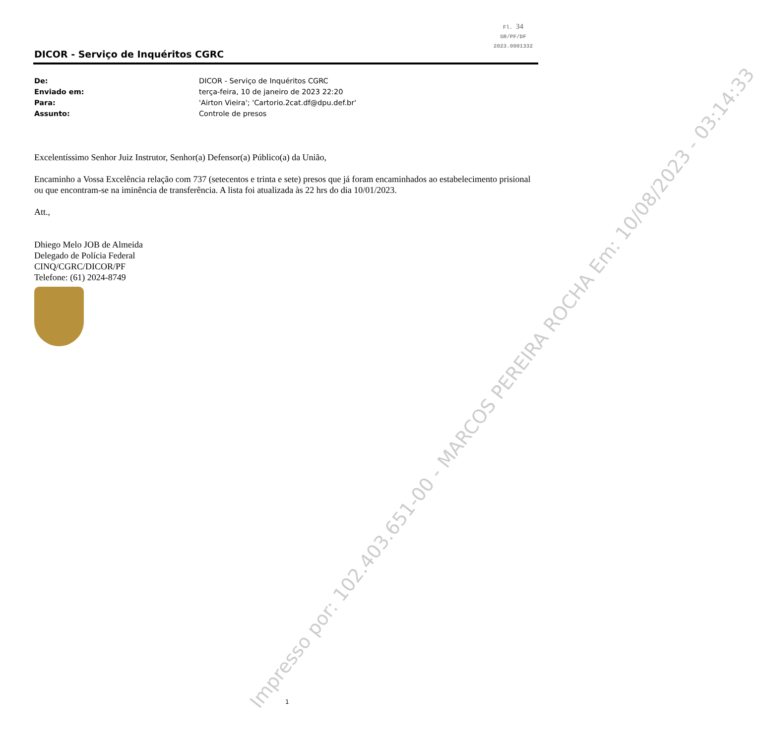Fl. 34
SR/PF/DF
2023.0001332
DICOR - Serviço de Inquéritos CGRC
De: DICOR - Serviço de Inquéritos CGRC
Enviado em: terça-feira, 10 de janeiro de 2023 22:20
Para: 'Airton Vieira'; 'Cartorio.2cat.df@dpu.def.br'
Assunto: Controle de presos
Excelentíssimo Senhor Juiz Instrutor, Senhor(a) Defensor(a) Público(a) da União,
Encaminho a Vossa Excelência relação com 737 (setecentos e trinta e sete) presos que já foram encaminhados ao estabelecimento prisional ou que encontram-se na iminência de transferência. A lista foi atualizada às 22 hrs do dia 10/01/2023.
Att.,
Dhiego Melo JOB de Almeida
Delegado de Polícia Federal
CINQ/CGRC/DICOR/PF
Telefone: (61) 2024-8749
Impresso por: 102.403.651-00 - MARCOS PEREIRA ROCHA Em: 10/08/2023 - 03:14:33
1